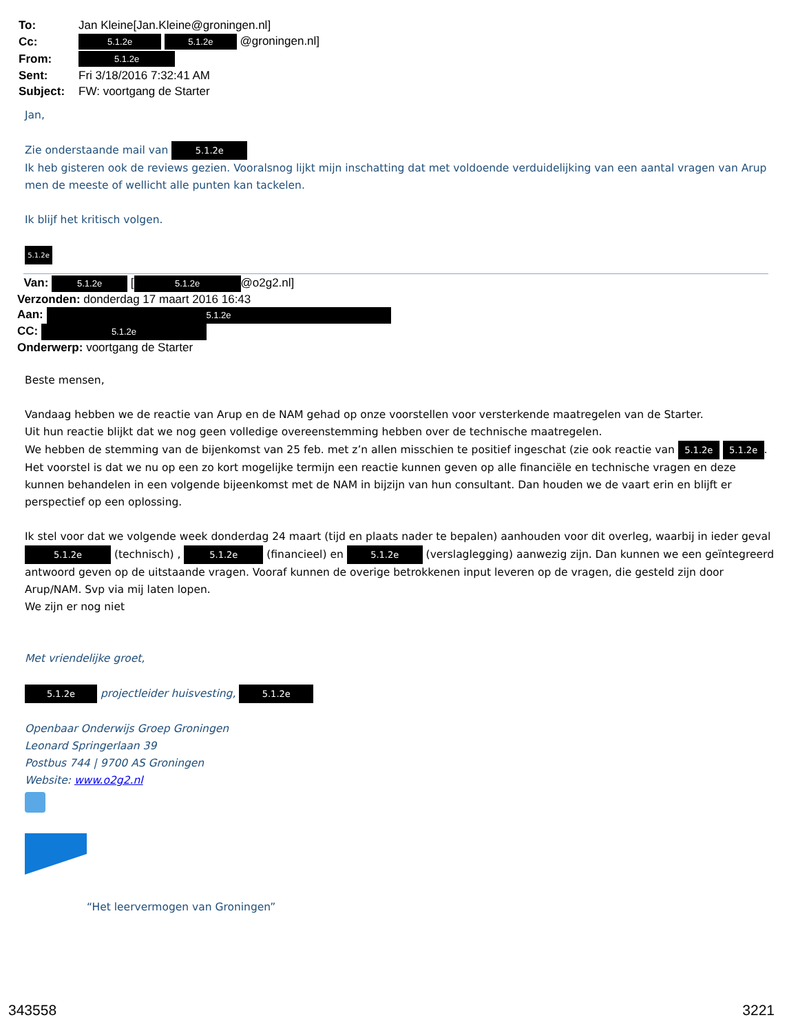| To: | Jan Kleine[Jan.Kleine@groningen.nl] |
| Cc: | 5.1.2e 5.1.2e @groningen.nl] |
| From: | 5.1.2e |
| Sent: | Fri 3/18/2016 7:32:41 AM |
| Subject: | FW: voortgang de Starter |
Jan,
Zie onderstaande mail van 5.1.2e
Ik heb gisteren ook de reviews gezien. Vooralsnog lijkt mijn inschatting dat met voldoende verduidelijking van een aantal vragen van Arup men de meeste of wellicht alle punten kan tackelen.
Ik blijf het kritisch volgen.
5.1.2e
Van: 5.1.2e [5.1.2e @o2g2.nl]
Verzonden: donderdag 17 maart 2016 16:43
Aan: 5.1.2e
CC: 5.1.2e
Onderwerp: voortgang de Starter
Beste mensen,
Vandaag hebben we de reactie van Arup en de NAM gehad op onze voorstellen voor versterkende maatregelen van de Starter.
Uit hun reactie blijkt dat we nog geen volledige overeenstemming hebben over de technische maatregelen.
We hebben de stemming van de bijenkomst van 25 feb. met z’n allen misschien te positief ingeschat (zie ook reactie van 5.1.2e 5.1.2e.
Het voorstel is dat we nu op een zo kort mogelijke termijn een reactie kunnen geven op alle financiële en technische vragen en deze kunnen behandelen in een volgende bijeenkomst met de NAM in bijzijn van hun consultant. Dan houden we de vaart erin en blijft er perspectief op een oplossing.
Ik stel voor dat we volgende week donderdag 24 maart (tijd en plaats nader te bepalen) aanhouden voor dit overleg, waarbij in ieder geval 5.1.2e (technisch) , 5.1.2e (financieel) en 5.1.2e (verslaglegging) aanwezig zijn. Dan kunnen we een geïntegreerd antwoord geven op de uitstaande vragen. Vooraf kunnen de overige betrokkenen input leveren op de vragen, die gesteld zijn door Arup/NAM. Svp via mij laten lopen.
We zijn er nog niet
Met vriendelijke groet,
5.1.2e projectleider huisvesting, 5.1.2e
Openbaar Onderwijs Groep Groningen
Leonard Springerlaan 39
Postbus 744 | 9700 AS Groningen
Website: www.o2g2.nl
“Het leervermogen van Groningen”
343558 3221